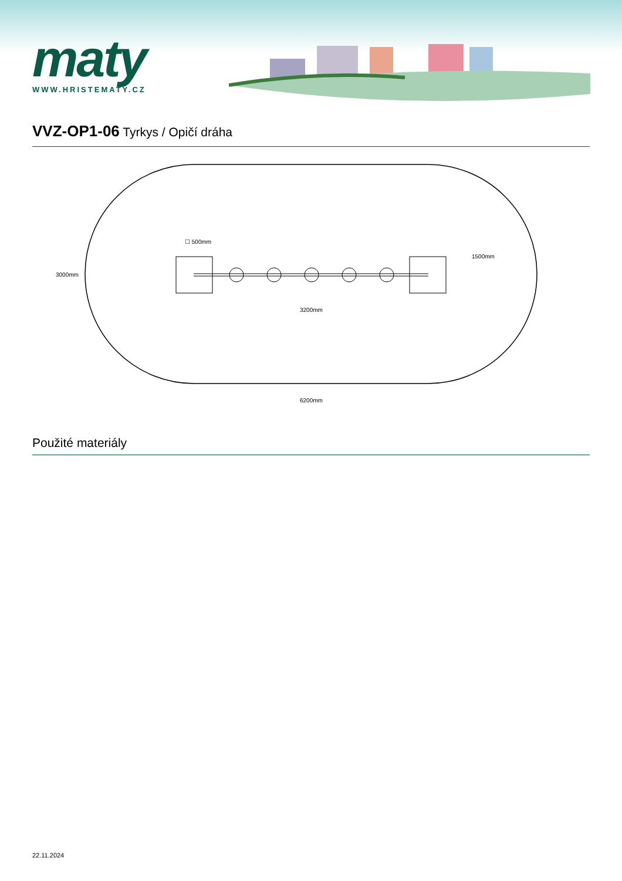maty
WWW.HRISTEMATY.CZ
VVZ-OP1-06 Tyrkys / Opičí dráha
3000mm
☐ 500mm
1500mm
3200mm
6200mm
Použité materiály
22.11.2024